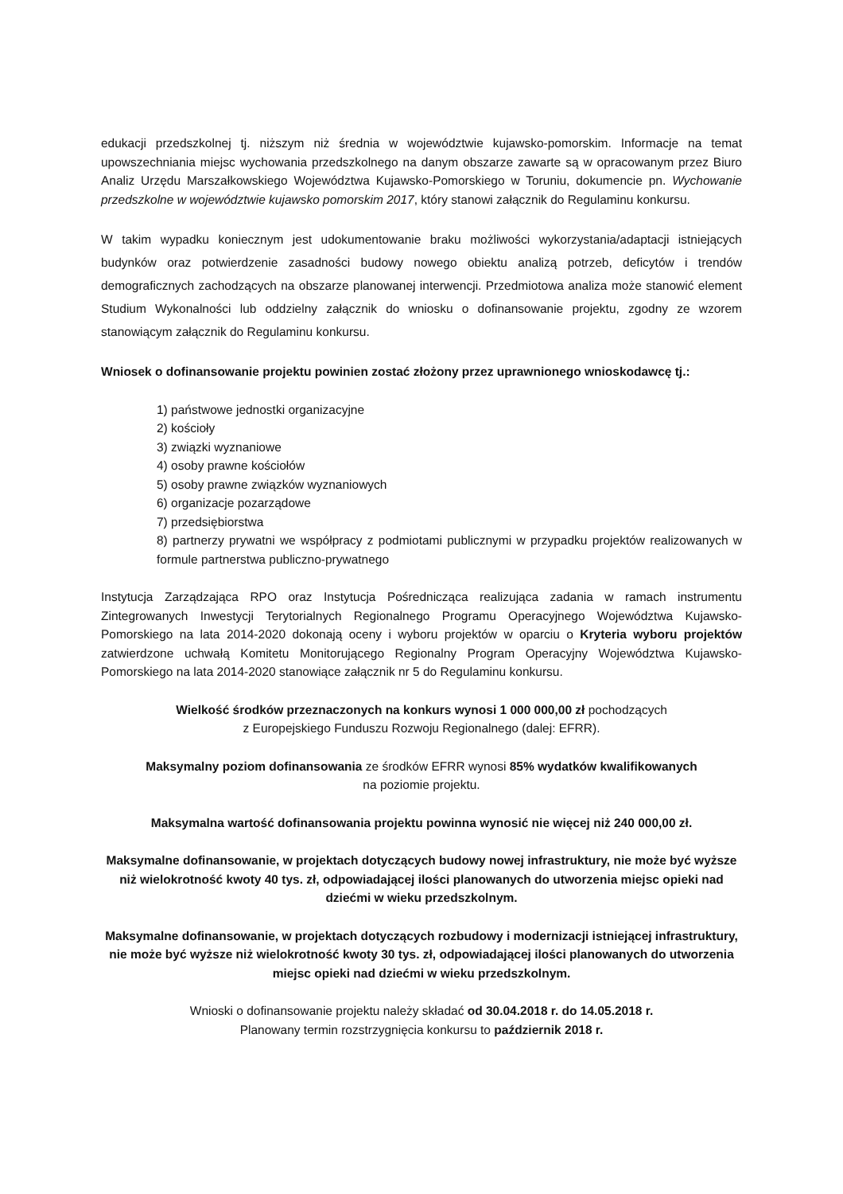edukacji przedszkolnej tj. niższym niż średnia w województwie kujawsko-pomorskim. Informacje na temat upowszechniania miejsc wychowania przedszkolnego na danym obszarze zawarte są w opracowanym przez Biuro Analiz Urzędu Marszałkowskiego Województwa Kujawsko-Pomorskiego w Toruniu, dokumencie pn. Wychowanie przedszkolne w województwie kujawsko pomorskim 2017, który stanowi załącznik do Regulaminu konkursu.
W takim wypadku koniecznym jest udokumentowanie braku możliwości wykorzystania/adaptacji istniejących budynków oraz potwierdzenie zasadności budowy nowego obiektu analizą potrzeb, deficytów i trendów demograficznych zachodzących na obszarze planowanej interwencji. Przedmiotowa analiza może stanowić element Studium Wykonalności lub oddzielny załącznik do wniosku o dofinansowanie projektu, zgodny ze wzorem stanowiącym załącznik do Regulaminu konkursu.
Wniosek o dofinansowanie projektu powinien zostać złożony przez uprawnionego wnioskodawcę tj.:
1) państwowe jednostki organizacyjne
2) kościoły
3) związki wyznaniowe
4) osoby prawne kościołów
5) osoby prawne związków wyznaniowych
6) organizacje pozarządowe
7) przedsiębiorstwa
8) partnerzy prywatni we współpracy z podmiotami publicznymi w przypadku projektów realizowanych w formule partnerstwa publiczno-prywatnego
Instytucja Zarządzająca RPO oraz Instytucja Pośrednicząca realizująca zadania w ramach instrumentu Zintegrowanych Inwestycji Terytorialnych Regionalnego Programu Operacyjnego Województwa Kujawsko-Pomorskiego na lata 2014-2020 dokonają oceny i wyboru projektów w oparciu o Kryteria wyboru projektów zatwierdzone uchwałą Komitetu Monitorującego Regionalny Program Operacyjny Województwa Kujawsko-Pomorskiego na lata 2014-2020 stanowiące załącznik nr 5 do Regulaminu konkursu.
Wielkość środków przeznaczonych na konkurs wynosi 1 000 000,00 zł pochodzących
z Europejskiego Funduszu Rozwoju Regionalnego (dalej: EFRR).
Maksymalny poziom dofinansowania ze środków EFRR wynosi 85% wydatków kwalifikowanych
na poziomie projektu.
Maksymalna wartość dofinansowania projektu powinna wynosić nie więcej niż 240 000,00 zł.
Maksymalne dofinansowanie, w projektach dotyczących budowy nowej infrastruktury, nie może być wyższe niż wielokrotność kwoty 40 tys. zł, odpowiadającej ilości planowanych do utworzenia miejsc opieki nad dziećmi w wieku przedszkolnym.
Maksymalne dofinansowanie, w projektach dotyczących rozbudowy i modernizacji istniejącej infrastruktury, nie może być wyższe niż wielokrotność kwoty 30 tys. zł, odpowiadającej ilości planowanych do utworzenia miejsc opieki nad dziećmi w wieku przedszkolnym.
Wnioski o dofinansowanie projektu należy składać od 30.04.2018 r. do 14.05.2018 r.
Planowany termin rozstrzygnięcia konkursu to październik 2018 r.